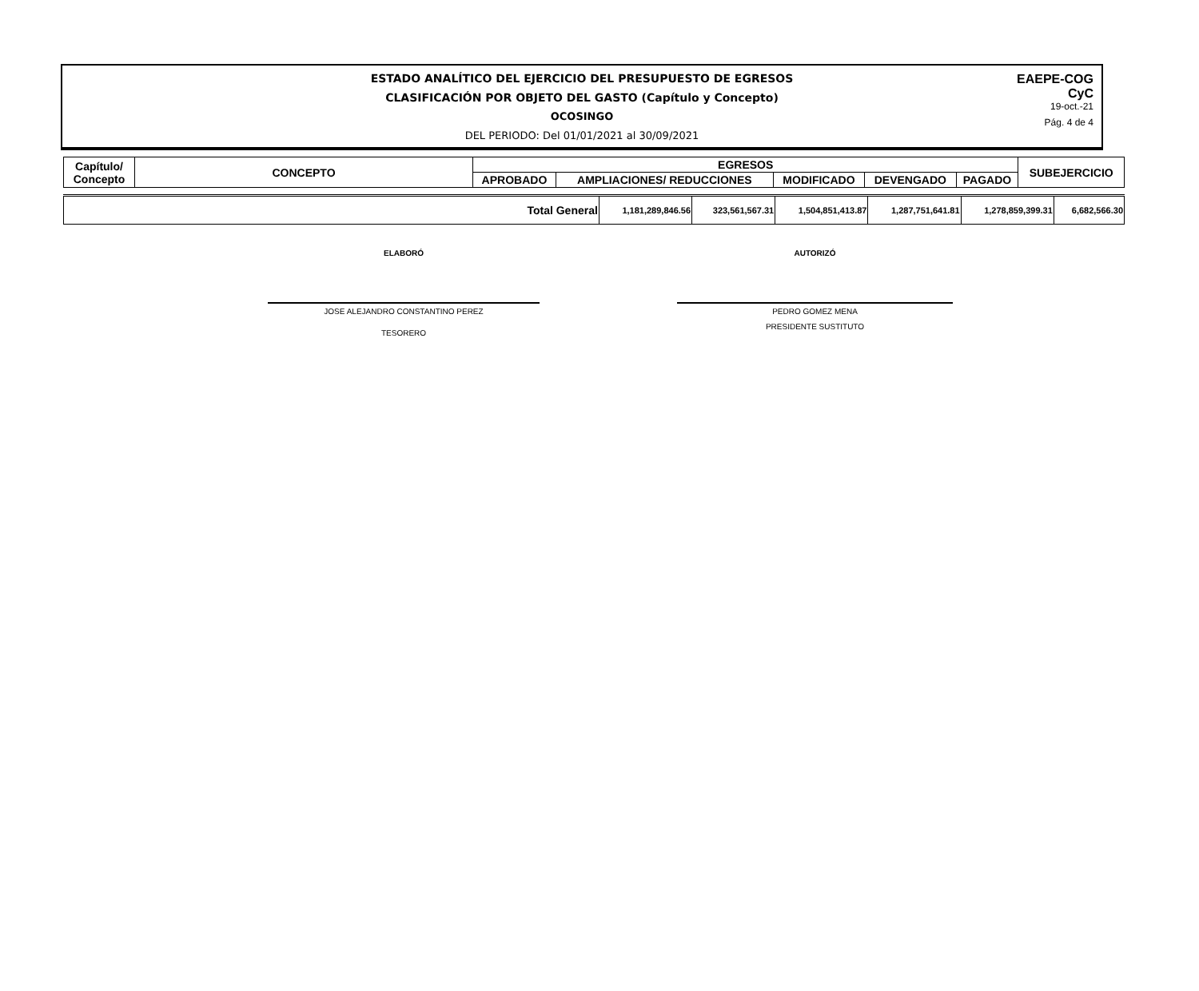ESTADO ANALÍTICO DEL EJERCICIO DEL PRESUPUESTO DE EGRESOS
CLASIFICACIÓN POR OBJETO DEL GASTO (Capítulo y Concepto)
OCOSINGO
DEL PERIODO: Del 01/01/2021 al 30/09/2021
EAEPE-COG
CyC
19-oct.-21
Pág. 4 de 4
| Capítulo/ Concepto | CONCEPTO | EGRESOS | | | | | SUBEJERCICIO |
| --- | --- | --- | --- | --- | --- | --- | --- |
| | | APROBADO | AMPLIACIONES/ REDUCCIONES | MODIFICADO | DEVENGADO | PAGADO | |
| Total General | 1,181,289,846.56 | 323,561,567.31 | 1,504,851,413.87 | 1,287,751,641.81 | 1,278,859,399.31 | 6,682,566.30 |
ELABORÓ
JOSE ALEJANDRO CONSTANTINO PEREZ
TESORERO
AUTORIZÓ
PEDRO GOMEZ MENA
PRESIDENTE SUSTITUTO